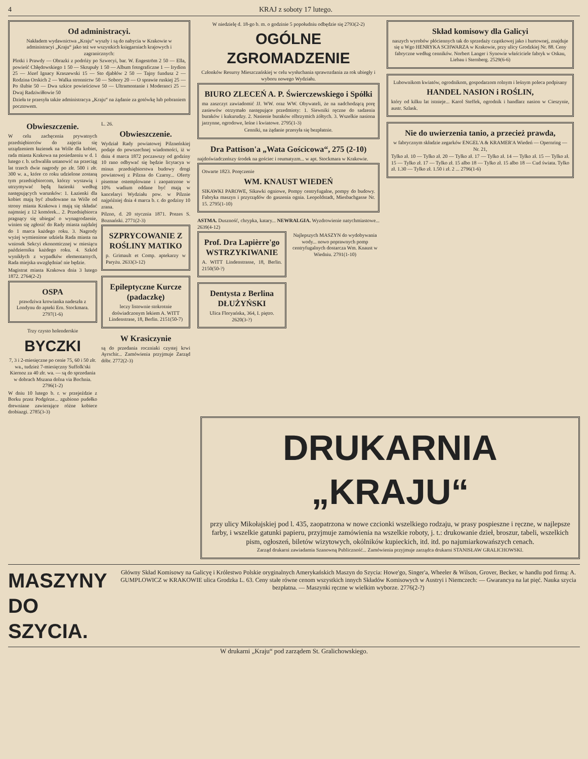4 KRAJ z soboty 17 lutego.
Od administracyi.
Nakładem wydawnictwa „Kraju“ wyszły i są do nabycia w Krakowie w administracyi „Kraju“ jako też we wszystkich księgarniach krajowych i zagranicznych:
Plotki i Prawdy — Obrazki z podróży po Szwecyi, bar. W. Engeström 2 50 — Ella, powieść Chłędowskiego 1 50 — Skrupuły 1 50 — Album fotograficzne 1 — Irydion 25 — Józef Ignacy Kraszewski 15 — Sto djabłów 2 50 — Tajny fundusz 2 — Rodzina Orskich 2 — Walka stronnictw 50 — Sobory 20 — O sprawie ruskiej 25 — Po ślubie 50 — Dwa szkice powieściowe 50 — Ultramontanie i Moderanci 25 — Dwaj Radziwiłłowie 50
Dzieła te przesyła także administracya „Kraju“ na żądanie za gotówkę lub pobraniem pocztowem.
Obwieszczenie.
W celu zachęcenia prywatnych przedsiębiorców do zajęcia się urządzeniem łazienek na Wiśle dla kobiet, rada miasta Krakowa na posiedzeniu w d. 1 lutego r. b. uchwaliła ustanowić na przeciąg lat trzech dwie nagrody po złr. 500 i złr. 300 w. a., które co roku udzielone zostaną tym przedsiębiorcom, którzy wystawią i utrzymywać będą łazienki według następujących warunków: 1. Łazienki dla kobiet mają być zbudowane na Wiśle od strony miasta Krakowa i mają się składać najmniej z 12 komórek... 2. Przedsiębiorca pragnący się ubiegać o wynagrodzenie, winien się zgłosić do Rady miasta najdalej do 1 marca każdego roku. 3. Nagrody wyżej wymienione udziela Rada miasta na wniosek Sekcyi ekonomicznej w miesiącu październiku każdego roku. 4. Szkód wynikłych z wypadków elementarnych, Rada miejska uwzględniać nie będzie.
Magistrat miasta Krakowa dnia 3 lutego 1872. 2764(2-2)
OSPA
prawdziwa krowianka nadeszła z Londynu do apteki Ern. Stockmara. 2797(1-6)
Trzy czysto holenderskie
BYCZKI
7, 3 i 2-miesięczne po cenie 75, 60 i 50 złr. wa., tudzież 7-miesięczny Suffolk'ski Kiernoz za 40 złr. wa. — są do sprzedania w dobrach Mszana dolna via Bochnia. 2796(1-2)
W dniu 10 lutego b. r. w przejeździe z Borku przez Podgórze... zgubiono pudełko drewniane zawierające różne kobiece drobiazgi. 2785(3-3)
L. 26.
Obwieszczenie.
Wydział Rady powiatowej Pilzneńskiej podaje do powszechnej wiadomości, iż w dniu 4 marca 1872 poczawszy od godziny 10 rano odbywać się będzie licytacya w minus przedsiębiorstwa budowy drogi powiatowej z Pilzna do Czarny... Oferty pisemne ostemplowane i zaopatrzone w 10% wadium oddane być mają w kancelaryi Wydziału pow. w Pilznie najpóźniej dnia 4 marca b. r. do godziny 10 zrana.
Pilzno, d. 20 stycznia 1871. Prezes S. Boznański. 2771(2-3)
SZPRYCOWANIE Z ROŚLINY MATIKO
p. Grimault et Comp. aptekarzy w Paryżu. 2633(3-12)
Epileptyczne Kurcze (padaczkę)
leczy listownie stokrotnie doświadczonym lekiem A. WITT Lindenstrase, 18, Berlin. 2151(50-7)
W Krasiczynie
są do przedania roczniaki czystej krwi Ayrschir... Zamówienia przyjmuje Zarząd dóbr. 2772(2-3)
W niedzielę d. 18-go b. m. o godzinie 5 popołudniu odbędzie się 2793(2-2)
OGÓLNE ZGROMADZENIE
Członków Resursy Mieszczańskiej w celu wysłuchania sprawozdania za rok ubiegły i wyboru nowego Wydziału.
BIURO ZLECEŃ A. P. Świerczewskiego i Spółki
ma zaszczyt zawiadomić JJ. WW. oraz WW. Obywateli, że na nadchodzącą porę zasiewów otrzymało następujące przedmioty: 1. Siewniki ręczne do sadzenia buraków i kukurudzy. 2. Nasienie buraków olbrzymich żółtych. 3. Wszelkie nasiona jarzynne, ogrodowe, leśne i kwiatowe. 2795(1-3)
Cenniki, na żądanie przesyła się bezpłatnie.
Dra Pattison'a „Wata Gościcowa“, 275 (2-10)
najdoświadczeńszy środek na gościec i reumatyzm... w apt. Stockmara w Krakowie.
Otwarte 1823. Poręczenie
WM. KNAUST WIEDEŃ
SIKAWKI PAROWE, Sikawki ogniowe, Pompy centryfugalne, pompy do budowy. Fabryka maszyn i przyrządów do gaszenia ognia. Leopoldstadt, Miesbachgasse Nr. 15. 2795(1-10)
ASTMA. Duszność, chrypka, katary... NEWRALGIA. Wyzdrowienie natychmiastowe... 2639(4-12)
Prof. Dra Lapièrre'go WSTRZYKIWANIE
A. WITT Lindenstrasse, 18, Berlin. 2150(50-?)
Dentysta z Berlina DŁUŻYŃSKI
Ulica Floryańska, 364, I. piętro. 2620(3-?)
Najlepszych MASZYN do wydobywania wody... nowo poprawnych pomp centryfugalnych dostarcza Wm. Knaust w Wiedniu. 2791(1-10)
Skład komisowy dla Galicyi
naszych wyrobów płóciennych tak do sprzedaży cząstkowej jako i hurtownej, znajduje się u Wgo HENRYKA SCHWARZA w Krakowie, przy ulicy Grodzkiej Nr. 88. Ceny fabryczne według cenników. Norbert Langer i Synowie właściciele fabryk w Oskau, Liebau i Sternberg. 2529(6-6)
Lubownikom kwiatów, ogrodnikom, gospodarzom rolnym i leśnym poleca podpisany
HANDEL NASION i ROŚLIN,
który od kilku lat istnieje... Karol Steffek, ogrodnik i handlarz nasion w Cieszynie, austr. Szlask.
Nie do uwierzenia tanio, a przecież prawda,
w fabrycznym składzie zegarków ENGEL'A & KRAMER'A Wiedeń — Opernring — Nr. 21,
Tylko zł. 10 — Tylko zł. 20 — Tylko zł. 17 — Tylko zł. 14 — Tylko zł. 15 — Tylko zł. 15 — Tylko zł. 17 — Tylko zł. 15 albo 18 — Tylko zł. 15 albo 18 — Cud świata. Tylko zł. 1.30 — Tylko zł. 1.50 i zł. 2 ... 2796(1-6)
DRUKARNIA „KRAJU“
przy ulicy Mikołajskiej pod l. 435, zaopatrzona w nowe czcionki wszelkiego rodzaju, w prasy pospieszne i ręczne, w najlepsze farby, i wszelkie gatunki papieru, przyjmuje zamówienia na wszelkie roboty, j. t.: drukowanie dzieł, broszur, tabeli, wszelkich pism, ogłoszeń, biletów wizytowych, okólników kupieckich, itd. itd. po najumiarkowańszych cenach.
Zarząd drukarni zawiadamia Szanowną Publiczność... Zamówienia przyjmuje zarządca drukarni STANISŁAW GRALICHOWSKI.
MASZYNY DO SZYCIA.
Główny Skład Komisowy na Galicyę i Królestwo Polskie oryginalnych Amerykańskich Maszyn do Szycia: Howe'go, Singer'a, Wheeler & Wilson, Grover, Becker, w handlu pod firmą: A. GUMPLOWICZ w KRAKOWIE ulica Grodzka L. 63. Ceny stałe równe cenom wszystkich innych Składów Komisowych w Austryi i Niemczech: — Gwarancya na lat pięć. Nauka szycia bezpłatna. — Maszynki ręczne w wielkim wyborze. 2776(2-?)
W drukarni „Kraju“ pod zarządem St. Gralichowskiego.